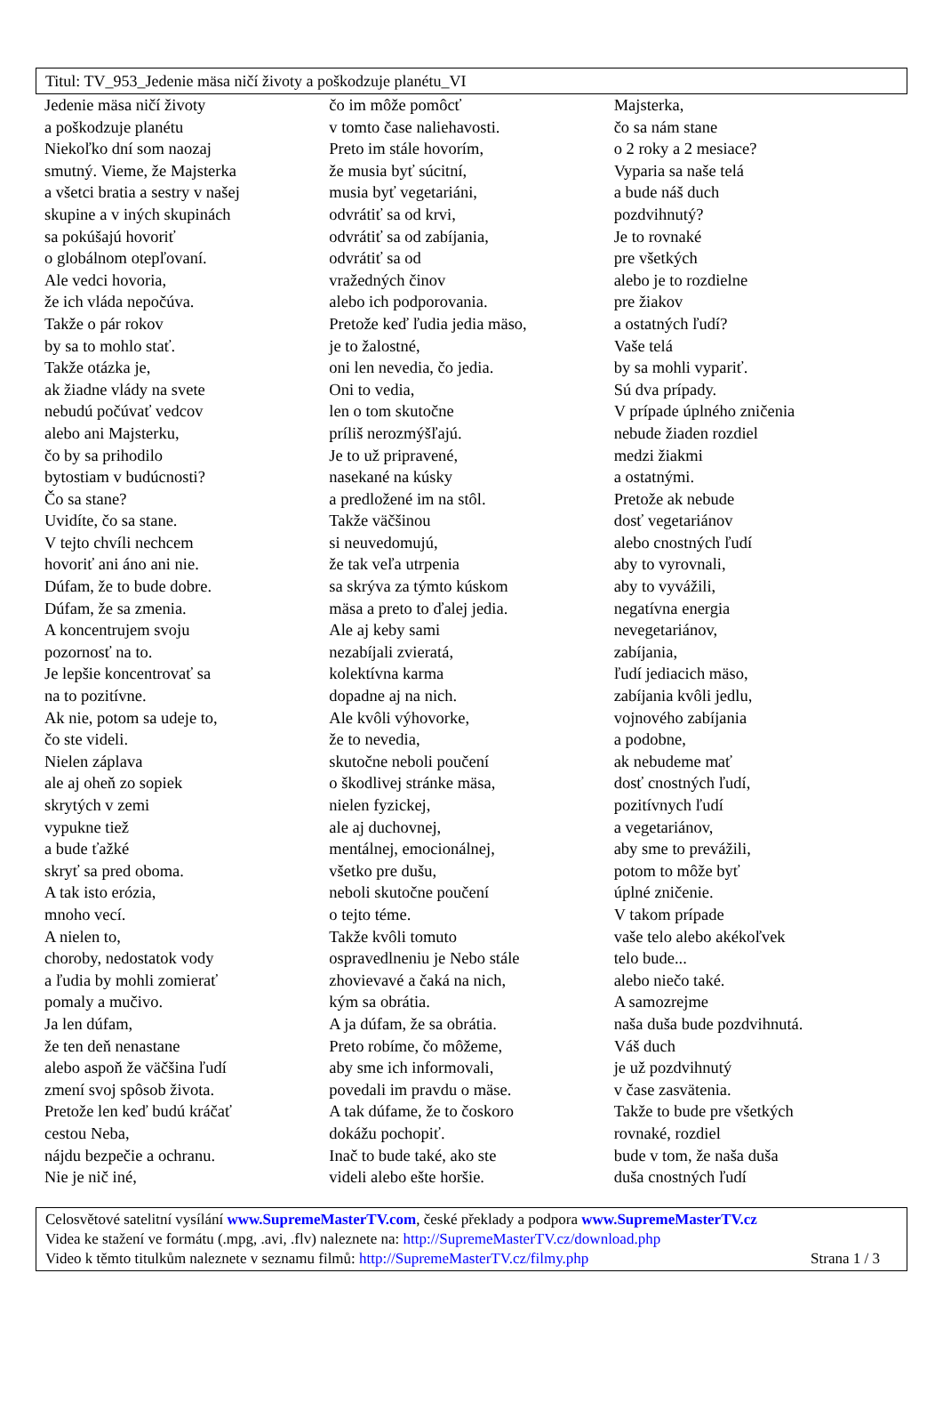Titul: TV_953_Jedenie mäsa ničí životy a poškodzuje planétu_VI
Jedenie mäsa ničí životy
a poškodzuje planétu
Niekoľko dní som naozaj
smutný. Vieme, že Majsterka
a všetci bratia a sestry v našej
skupine a v iných skupinách
sa pokúšajú hovoriť
o globálnom otepľovaní.
Ale vedci hovoria,
že ich vláda nepočúva.
Takže o pár rokov
by sa to mohlo stať.
Takže otázka je,
ak žiadne vlády na svete
nebudú počúvať vedcov
alebo ani Majsterku,
čo by sa prihodilo
bytostiam v budúcnosti?
Čo sa stane?
Uvidíte, čo sa stane.
V tejto chvíli nechcem
hovoriť ani áno ani nie.
Dúfam, že to bude dobre.
Dúfam, že sa zmenia.
A koncentrujem svoju
pozornosť na to.
Je lepšie koncentrovať sa
na to pozitívne.
Ak nie, potom sa udeje to,
čo ste videli.
Nielen záplava
ale aj oheň zo sopiek
skrytých v zemi
vypukne tiež
a bude ťažké
skryť sa pred oboma.
A tak isto erózia,
mnoho vecí.
A nielen to,
choroby, nedostatok vody
a ľudia by mohli zomierať
pomaly a mučivo.
Ja len dúfam,
že ten deň nenastane
alebo aspoň že väčšina ľudí
zmení svoj spôsob života.
Pretože len keď budú kráčať
cestou Neba,
nájdu bezpečie a ochranu.
Nie je nič iné,
čo im môže pomôcť
v tomto čase naliehavosti.
Preto im stále hovorím,
že musia byť súcitní,
musia byť vegetariáni,
odvrátiť sa od krvi,
odvrátiť sa od zabíjania,
odvrátiť sa od
vražedných činov
alebo ich podporovania.
Pretože keď ľudia jedia mäso,
je to žalostné,
oni len nevedia, čo jedia.
Oni to vedia,
len o tom skutočne
príliš nerozmýšľajú.
Je to už pripravené,
nasekané na kúsky
a predložené im na stôl.
Takže väčšinou
si neuvedomujú,
že tak veľa utrpenia
sa skrýva za týmto kúskom
mäsa a preto to ďalej jedia.
Ale aj keby sami
nezabíjali zvieratá,
kolektívna karma
dopadne aj na nich.
Ale kvôli výhovorke,
že to nevedia,
skutočne neboli poučení
o škodlivej stránke mäsa,
nielen fyzickej,
ale aj duchovnej,
mentálnej, emocionálnej,
všetko pre dušu,
neboli skutočne poučení
o tejto téme.
Takže kvôli tomuto
ospravedlneniu je Nebo stále
zhovievavé a čaká na nich,
kým sa obrátia.
A ja dúfam, že sa obrátia.
Preto robíme, čo môžeme,
aby sme ich informovali,
povedali im pravdu o mäse.
A tak dúfame, že to čoskoro
dokážu pochopiť.
Inač to bude také, ako ste
videli alebo ešte horšie.
Majsterka,
čo sa nám stane
o 2 roky a 2 mesiace?
Vyparia sa naše telá
a bude náš duch
pozdvihnutý?
Je to rovnaké
pre všetkých
alebo je to rozdielne
pre žiakov
a ostatných ľudí?
Vaše telá
by sa mohli vypariť.
Sú dva prípady.
V prípade úplného zničenia
nebude žiaden rozdiel
medzi žiakmi
a ostatnými.
Pretože ak nebude
dosť vegetariánov
alebo cnostných ľudí
aby to vyrovnali,
aby to vyvážili,
negatívna energia
nevegetariánov,
zabíjania,
ľudí jediacich mäso,
zabíjania kvôli jedlu,
vojnového zabíjania
a podobne,
ak nebudeme mať
dosť cnostných ľudí,
pozitívnych ľudí
a vegetariánov,
aby sme to prevážili,
potom to môže byť
úplné zničenie.
V takom prípade
vaše telo alebo akékoľvek
telo bude...
alebo niečo také.
A samozrejme
naša duša bude pozdvihnutá.
Váš duch
je už pozdvihnutý
v čase zasvätenia.
Takže to bude pre všetkých
rovnaké, rozdiel
bude v tom, že naša duša
duša cnostných ľudí
Celosvětové satelitní vysílání www.SupremeMasterTV.com, české překlady a podpora www.SupremeMasterTV.cz
Videa ke stažení ve formátu (.mpg, .avi, .flv) naleznete na: http://SupremeMasterTV.cz/download.php
Video k těmto titulkům naleznete v seznamu filmů: http://SupremeMasterTV.cz/filmy.php Strana 1 / 3